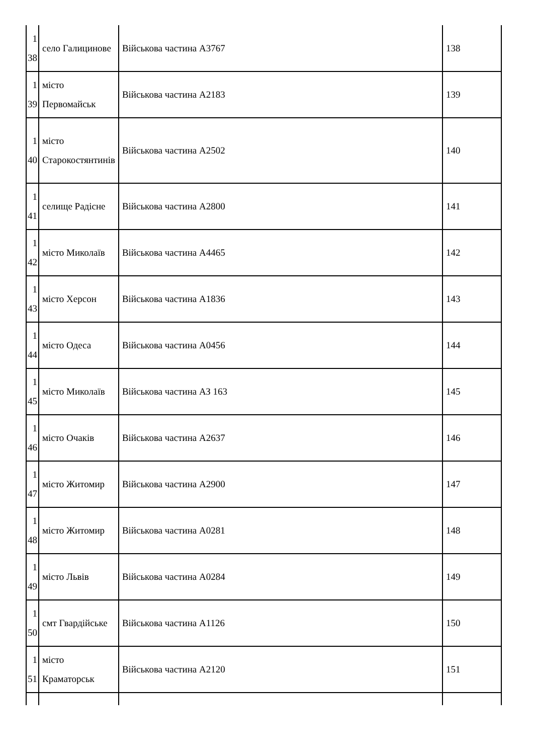| 1 38 | село Галицинове | Військова частина А3767 | 138 |
| 1 39 | місто Первомайськ | Військова частина А2183 | 139 |
| 1 40 | місто Старокостянтинів | Військова частина А2502 | 140 |
| 1 41 | селище Радісне | Військова частина А2800 | 141 |
| 1 42 | місто Миколаїв | Військова частина А4465 | 142 |
| 1 43 | місто Херсон | Військова частина А1836 | 143 |
| 1 44 | місто Одеса | Військова частина А0456 | 144 |
| 1 45 | місто Миколаїв | Військова частина АЗ 163 | 145 |
| 1 46 | місто Очаків | Військова частина А2637 | 146 |
| 1 47 | місто Житомир | Військова частина А2900 | 147 |
| 1 48 | місто Житомир | Військова частина А0281 | 148 |
| 1 49 | місто Львів | Військова частина А0284 | 149 |
| 1 50 | смт Гвардійське | Військова частина А1126 | 150 |
| 1 51 | місто Краматорськ | Військова частина А2120 | 151 |